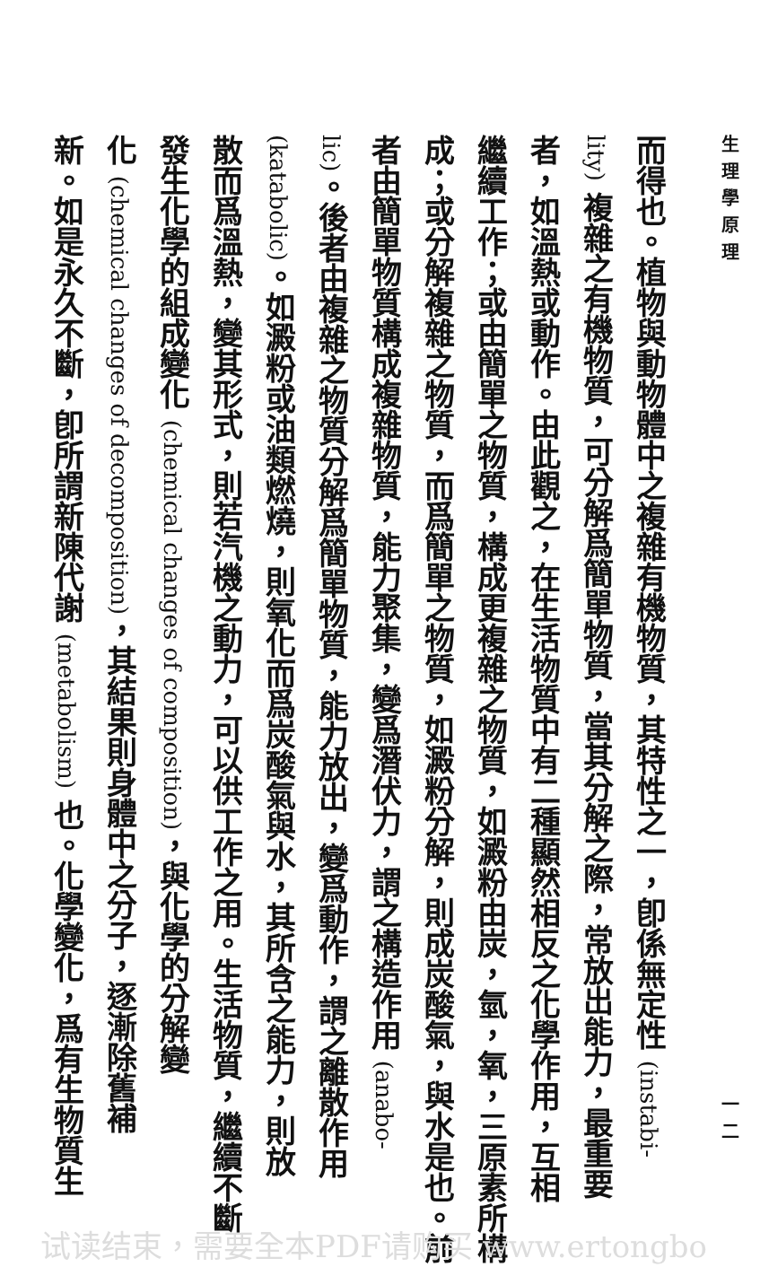生理學原理 一二
而得也。植物與動物體中之複雜有機物質，其特性之一，卽係無定性 (instabi-
lity) 複雜之有機物質，可分解爲簡單物質，當其分解之際，常放出能力，最重要
者，如溫熱或動作。由此觀之，在生活物質中有二種顯然相反之化學作用，互相
繼續工作；或由簡單之物質，構成更複雜之物質，如澱粉由炭，氫，氧，三原素所構
成；或分解複雜之物質，而爲簡單之物質，如澱粉分解，則成炭酸氣，與水是也。前
者由簡單物質構成複雜物質，能力聚集，變爲潛伏力，謂之構造作用 (anabo-
lic)。後者由複雜之物質分解爲簡單物質，能力放出，變爲動作，謂之離散作用
(katabolic)。如澱粉或油類燃燒，則氧化而爲炭酸氣與水，其所含之能力，則放
散而爲溫熱，變其形式，則若汽機之動力，可以供工作之用。生活物質，繼續不斷
發生化學的組成變化 (chemical changes of composition)，與化學的分解變
化 (chemical changes of decomposition)，其結果則身體中之分子，逐漸除舊補
新。如是永久不斷，卽所謂新陳代謝 (metabolism) 也。化學變化，爲有生物質生
试读结束，需要全本PDF请购买 www.ertongbo